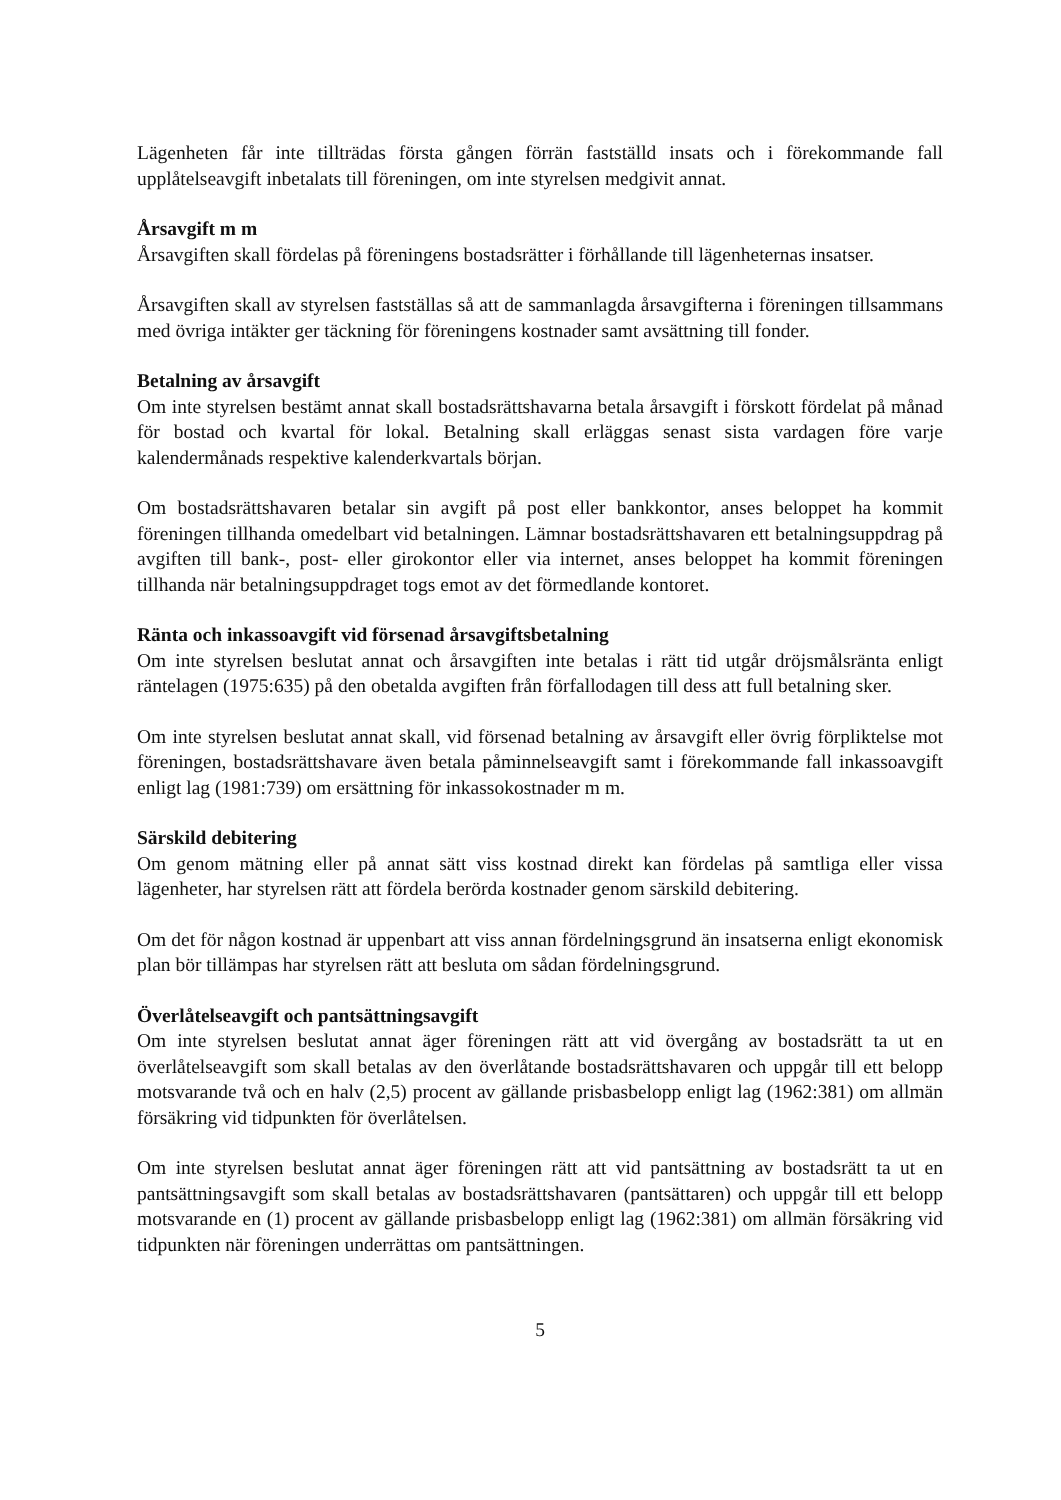Lägenheten får inte tillträdas första gången förrän fastställd insats och i förekommande fall upplåtelseavgift inbetalats till föreningen, om inte styrelsen medgivit annat.
Årsavgift m m
Årsavgiften skall fördelas på föreningens bostadsrätter i förhållande till lägenheternas insatser.
Årsavgiften skall av styrelsen fastställas så att de sammanlagda årsavgifterna i föreningen tillsammans med övriga intäkter ger täckning för föreningens kostnader samt avsättning till fonder.
Betalning av årsavgift
Om inte styrelsen bestämt annat skall bostadsrättshavarna betala årsavgift i förskott fördelat på månad för bostad och kvartal för lokal. Betalning skall erläggas senast sista vardagen före varje kalendermånads respektive kalenderkvartals början.
Om bostadsrättshavaren betalar sin avgift på post eller bankkontor, anses beloppet ha kommit föreningen tillhanda omedelbart vid betalningen. Lämnar bostadsrättshavaren ett betalningsuppdrag på avgiften till bank-, post- eller girokontor eller via internet, anses beloppet ha kommit föreningen tillhanda när betalningsuppdraget togs emot av det förmedlande kontoret.
Ränta och inkassoavgift vid försenad årsavgiftsbetalning
Om inte styrelsen beslutat annat och årsavgiften inte betalas i rätt tid utgår dröjsmålsränta enligt räntelagen (1975:635) på den obetalda avgiften från förfallodagen till dess att full betalning sker.
Om inte styrelsen beslutat annat skall, vid försenad betalning av årsavgift eller övrig förpliktelse mot föreningen, bostadsrättshavare även betala påminnelseavgift samt i förekommande fall inkassoavgift enligt lag (1981:739) om ersättning för inkassokostnader m m.
Särskild debitering
Om genom mätning eller på annat sätt viss kostnad direkt kan fördelas på samtliga eller vissa lägenheter, har styrelsen rätt att fördela berörda kostnader genom särskild debitering.
Om det för någon kostnad är uppenbart att viss annan fördelningsgrund än insatserna enligt ekonomisk plan bör tillämpas har styrelsen rätt att besluta om sådan fördelningsgrund.
Överlåtelseavgift och pantsättningsavgift
Om inte styrelsen beslutat annat äger föreningen rätt att vid övergång av bostadsrätt ta ut en överlåtelseavgift som skall betalas av den överlåtande bostadsrättshavaren och uppgår till ett belopp motsvarande två och en halv (2,5) procent av gällande prisbasbelopp enligt lag (1962:381) om allmän försäkring vid tidpunkten för överlåtelsen.
Om inte styrelsen beslutat annat äger föreningen rätt att vid pantsättning av bostadsrätt ta ut en pantsättningsavgift som skall betalas av bostadsrättshavaren (pantsättaren) och uppgår till ett belopp motsvarande en (1) procent av gällande prisbasbelopp enligt lag (1962:381) om allmän försäkring vid tidpunkten när föreningen underrättas om pantsättningen.
5